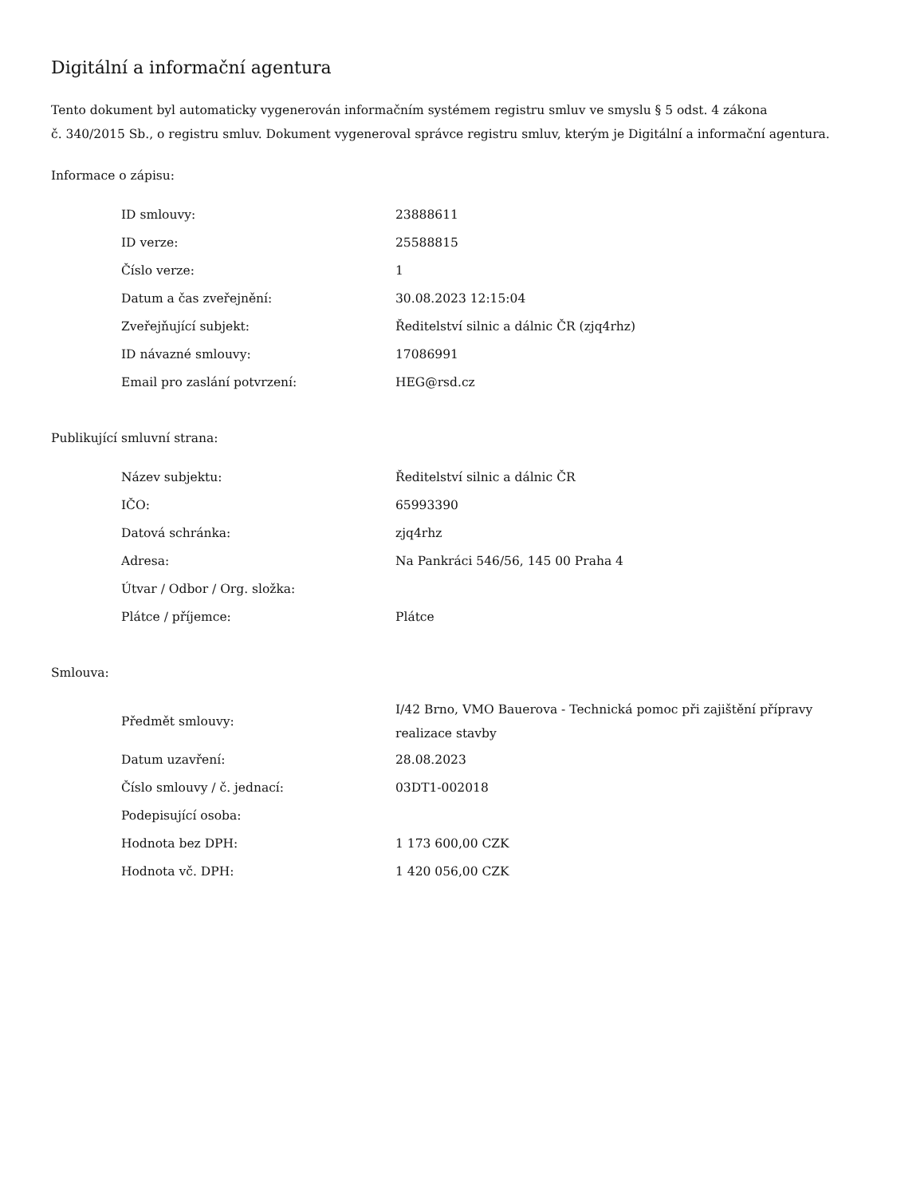Digitální a informační agentura
Tento dokument byl automaticky vygenerován informačním systémem registru smluv ve smyslu § 5 odst. 4 zákona
č. 340/2015 Sb., o registru smluv. Dokument vygeneroval správce registru smluv, kterým je Digitální a informační agentura.
Informace o zápisu:
| ID smlouvy: | 23888611 |
| ID verze: | 25588815 |
| Číslo verze: | 1 |
| Datum a čas zveřejnění: | 30.08.2023 12:15:04 |
| Zveřejňující subjekt: | Ředitelství silnic a dálnic ČR (zjq4rhz) |
| ID návazné smlouvy: | 17086991 |
| Email pro zaslání potvrzení: | HEG@rsd.cz |
Publikující smluvní strana:
| Název subjektu: | Ředitelství silnic a dálnic ČR |
| IČO: | 65993390 |
| Datová schránka: | zjq4rhz |
| Adresa: | Na Pankráci 546/56, 145 00 Praha 4 |
| Útvar / Odbor / Org. složka: | |
| Plátce / příjemce: | Plátce |
Smlouva:
| Předmět smlouvy: | I/42 Brno, VMO Bauerova - Technická pomoc při zajištění přípravy realizace stavby |
| Datum uzavření: | 28.08.2023 |
| Číslo smlouvy / č. jednací: | 03DT1-002018 |
| Podepisující osoba: | |
| Hodnota bez DPH: | 1 173 600,00 CZK |
| Hodnota vč. DPH: | 1 420 056,00 CZK |